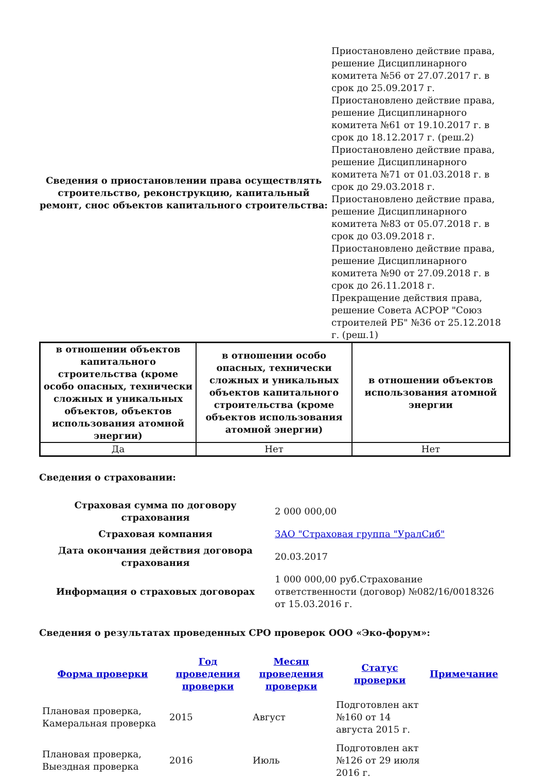| Сведения о приостановлении права осуществлять строительство, реконструкцию, капитальный ремонт, снос объектов капитального строительства: | Приостановлено действие права, решение Дисциплинарного комитета №56 от 27.07.2017 г. в срок до 25.09.2017 г. Приостановлено действие права, решение Дисциплинарного комитета №61 от 19.10.2017 г. в срок до 18.12.2017 г. (реш.2) Приостановлено действие права, решение Дисциплинарного комитета №71 от 01.03.2018 г. в срок до 29.03.2018 г. Приостановлено действие права, решение Дисциплинарного комитета №83 от 05.07.2018 г. в срок до 03.09.2018 г. Приостановлено действие права, решение Дисциплинарного комитета №90 от 27.09.2018 г. в срок до 26.11.2018 г. Прекращение действия права, решение Совета АСРОР "Союз строителей РБ" №36 от 25.12.2018 г. (реш.1) |
| в отношении объектов капитального строительства (кроме особо опасных, технически сложных и уникальных объектов, объектов использования атомной энергии) | в отношении особо опасных, технически сложных и уникальных объектов капитального строительства (кроме объектов использования атомной энергии) | в отношении объектов использования атомной энергии |
| Да | Нет | Нет |
Сведения о страховании:
| Страховая сумма по договору страхования | 2 000 000,00 |
| Страховая компания | ЗАО "Страховая группа "УралСиб" |
| Дата окончания действия договора страхования | 20.03.2017 |
| Информация о страховых договорах | 1 000 000,00 руб.Страхование ответственности (договор) №082/16/0018326 от 15.03.2016 г. |
Сведения о результатах проведенных СРО проверок ООО «Эко-форум»:
| Форма проверки | Год проведения проверки | Месяц проведения проверки | Статус проверки | Примечание |
| Плановая проверка, Камеральная проверка | 2015 | Август | Подготовлен акт №160 от 14 августа 2015 г. | |
| Плановая проверка, Выездная проверка | 2016 | Июль | Подготовлен акт №126 от 29 июля 2016 г. | |